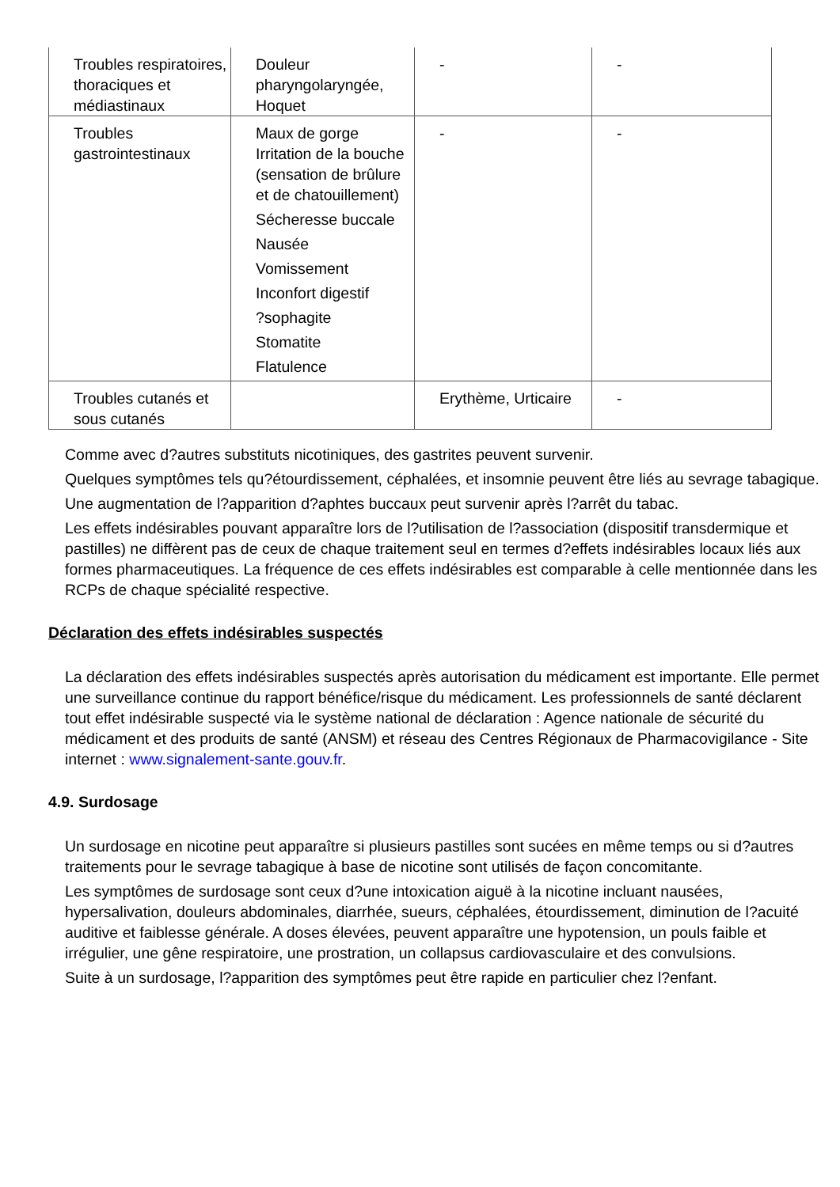| Troubles respiratoires, thoraciques et médiastinaux | Douleur pharyngolaryngée, Hoquet | - | - |
| Troubles gastrointestinaux | Maux de gorge Irritation de la bouche (sensation de brûlure et de chatouillement) Sécheresse buccale Nausée Vomissement Inconfort digestif ?sophagite Stomatite Flatulence | - | - |
| Troubles cutanés et sous cutanés | | Erythème, Urticaire | - |
Comme avec d?autres substituts nicotiniques, des gastrites peuvent survenir.
Quelques symptômes tels qu?étourdissement, céphalées, et insomnie peuvent être liés au sevrage tabagique.
Une augmentation de l?apparition d?aphtes buccaux peut survenir après l?arrêt du tabac.
Les effets indésirables pouvant apparaître lors de l?utilisation de l?association (dispositif transdermique et pastilles) ne diffèrent pas de ceux de chaque traitement seul en termes d?effets indésirables locaux liés aux formes pharmaceutiques. La fréquence de ces effets indésirables est comparable à celle mentionnée dans les RCPs de chaque spécialité respective.
Déclaration des effets indésirables suspectés
La déclaration des effets indésirables suspectés après autorisation du médicament est importante. Elle permet une surveillance continue du rapport bénéfice/risque du médicament. Les professionnels de santé déclarent tout effet indésirable suspecté via le système national de déclaration : Agence nationale de sécurité du médicament et des produits de santé (ANSM) et réseau des Centres Régionaux de Pharmacovigilance - Site internet : www.signalement-sante.gouv.fr.
4.9. Surdosage
Un surdosage en nicotine peut apparaître si plusieurs pastilles sont sucées en même temps ou si d?autres traitements pour le sevrage tabagique à base de nicotine sont utilisés de façon concomitante.
Les symptômes de surdosage sont ceux d?une intoxication aiguë à la nicotine incluant nausées, hypersalivation, douleurs abdominales, diarrhée, sueurs, céphalées, étourdissement, diminution de l?acuité auditive et faiblesse générale. A doses élevées, peuvent apparaître une hypotension, un pouls faible et irrégulier, une gêne respiratoire, une prostration, un collapsus cardiovasculaire et des convulsions.
Suite à un surdosage, l?apparition des symptômes peut être rapide en particulier chez l?enfant.